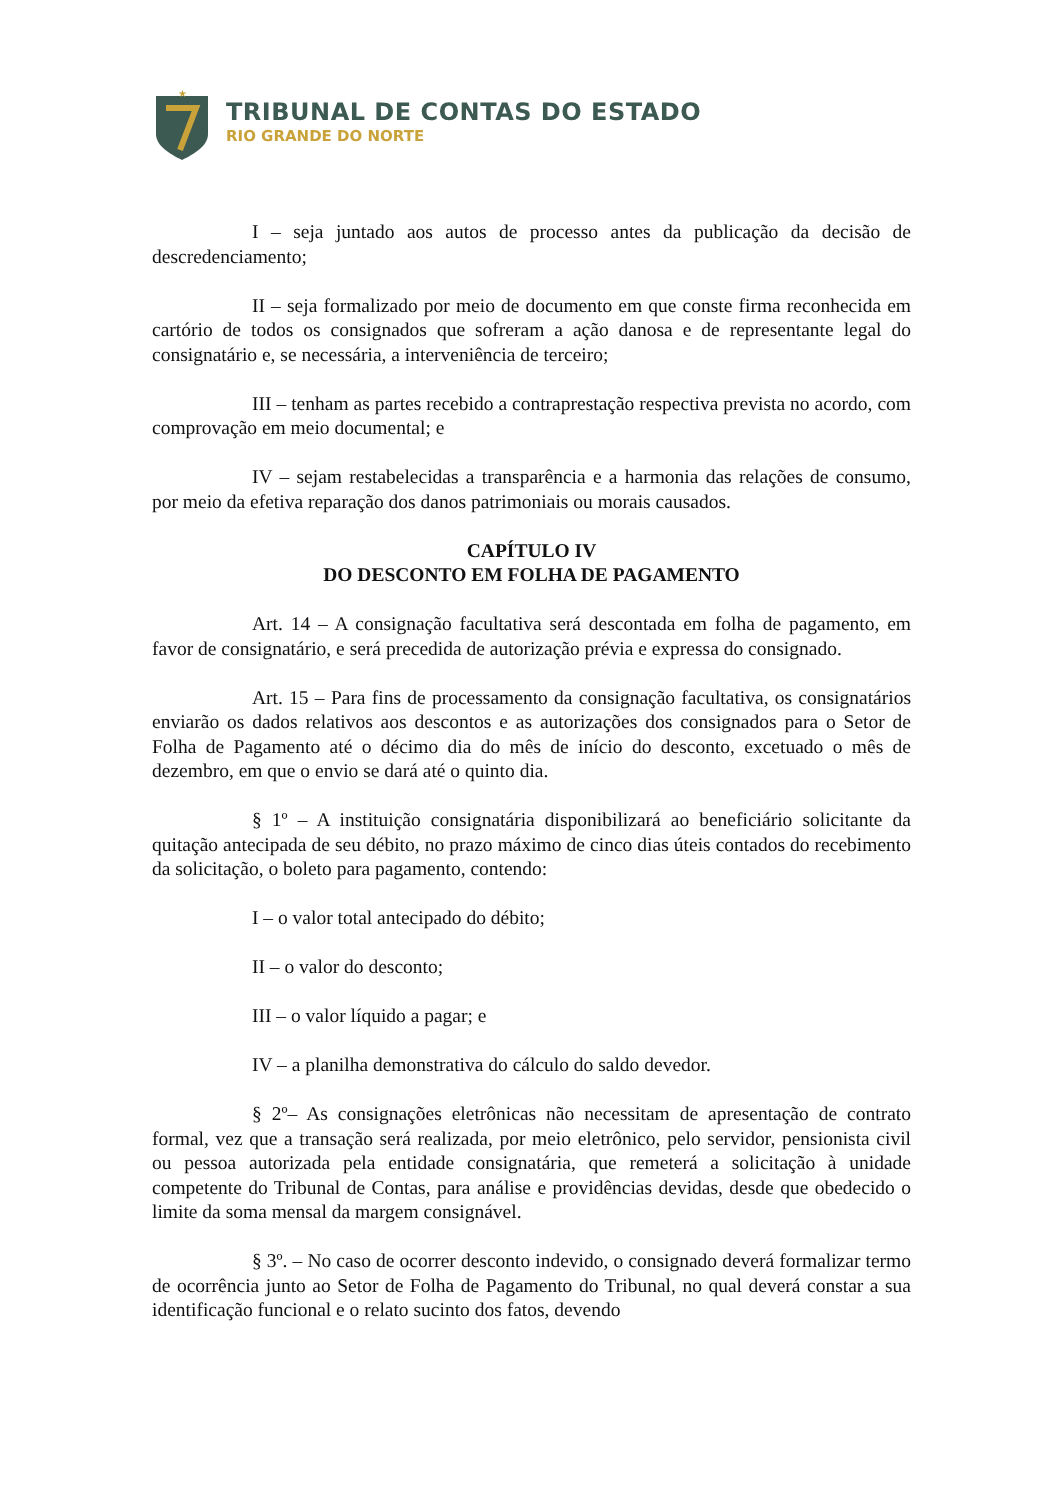★
TRIBUNAL DE CONTAS DO ESTADO
RIO GRANDE DO NORTE
I – seja juntado aos autos de processo antes da publicação da decisão de descredenciamento;
II – seja formalizado por meio de documento em que conste firma reconhecida em cartório de todos os consignados que sofreram a ação danosa e de representante legal do consignatário e, se necessária, a interveniência de terceiro;
III – tenham as partes recebido a contraprestação respectiva prevista no acordo, com comprovação em meio documental; e
IV – sejam restabelecidas a transparência e a harmonia das relações de consumo, por meio da efetiva reparação dos danos patrimoniais ou morais causados.
CAPÍTULO IV
DO DESCONTO EM FOLHA DE PAGAMENTO
Art. 14 – A consignação facultativa será descontada em folha de pagamento, em favor de consignatário, e será precedida de autorização prévia e expressa do consignado.
Art. 15 – Para fins de processamento da consignação facultativa, os consignatários enviarão os dados relativos aos descontos e as autorizações dos consignados para o Setor de Folha de Pagamento até o décimo dia do mês de início do desconto, excetuado o mês de dezembro, em que o envio se dará até o quinto dia.
§ 1º – A instituição consignatária disponibilizará ao beneficiário solicitante da quitação antecipada de seu débito, no prazo máximo de cinco dias úteis contados do recebimento da solicitação, o boleto para pagamento, contendo:
I – o valor total antecipado do débito;
II – o valor do desconto;
III – o valor líquido a pagar; e
IV – a planilha demonstrativa do cálculo do saldo devedor.
§ 2º– As consignações eletrônicas não necessitam de apresentação de contrato formal, vez que a transação será realizada, por meio eletrônico, pelo servidor, pensionista civil ou pessoa autorizada pela entidade consignatária, que remeterá a solicitação à unidade competente do Tribunal de Contas, para análise e providências devidas, desde que obedecido o limite da soma mensal da margem consignável.
§ 3º. – No caso de ocorrer desconto indevido, o consignado deverá formalizar termo de ocorrência junto ao Setor de Folha de Pagamento do Tribunal, no qual deverá constar a sua identificação funcional e o relato sucinto dos fatos, devendo